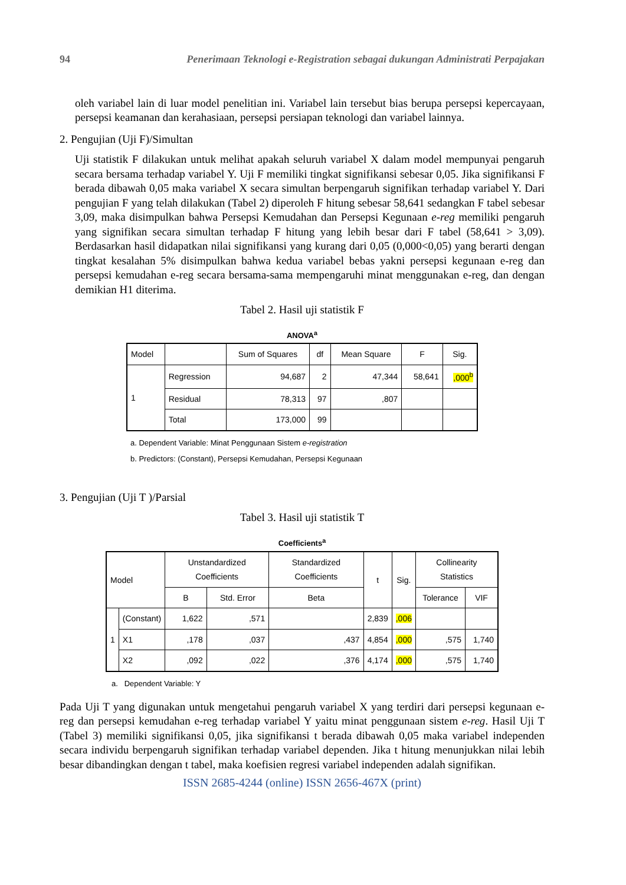94 Penerimaan Teknologi e-Registration sebagai dukungan Administrati Perpajakan
oleh variabel lain di luar model penelitian ini. Variabel lain tersebut bias berupa persepsi kepercayaan, persepsi keamanan dan kerahasiaan, persepsi persiapan teknologi dan variabel lainnya.
2. Pengujian (Uji F)/Simultan
Uji statistik F dilakukan untuk melihat apakah seluruh variabel X dalam model mempunyai pengaruh secara bersama terhadap variabel Y. Uji F memiliki tingkat signifikansi sebesar 0,05. Jika signifikansi F berada dibawah 0,05 maka variabel X secara simultan berpengaruh signifikan terhadap variabel Y. Dari pengujian F yang telah dilakukan (Tabel 2) diperoleh F hitung sebesar 58,641 sedangkan F tabel sebesar 3,09, maka disimpulkan bahwa Persepsi Kemudahan dan Persepsi Kegunaan e-reg memiliki pengaruh yang signifikan secara simultan terhadap F hitung yang lebih besar dari F tabel (58,641 > 3,09). Berdasarkan hasil didapatkan nilai signifikansi yang kurang dari 0,05 (0,000<0,05) yang berarti dengan tingkat kesalahan 5% disimpulkan bahwa kedua variabel bebas yakni persepsi kegunaan e-reg dan persepsi kemudahan e-reg secara bersama-sama mempengaruhi minat menggunakan e-reg, dan dengan demikian H1 diterima.
Tabel 2. Hasil uji statistik F
ANOVA<sup>a</sup>
| Model | | Sum of Squares | df | Mean Square | F | Sig. |
| --- | --- | --- | --- | --- | --- | --- |
| 1 | Regression | 94,687 | 2 | 47,344 | 58,641 | ,000<sup>b</sup> |
| | Residual | 78,313 | 97 | ,807 | | |
| | Total | 173,000 | 99 | | | |
a. Dependent Variable: Minat Penggunaan Sistem e-registration
b. Predictors: (Constant), Persepsi Kemudahan, Persepsi Kegunaan
3. Pengujian (Uji T )/Parsial
Tabel 3. Hasil uji statistik T
Coefficients<sup>a</sup>
| Model | | Unstandardized Coefficients | | Standardized Coefficients | t | Sig. | Collinearity Statistics | |
| --- | --- | --- | --- | --- | --- | --- | --- | --- |
| | | B | Std. Error | Beta | | | Tolerance | VIF |
| 1 | (Constant) | 1,622 | ,571 | | 2,839 | ,006 | | |
| | X1 | ,178 | ,037 | ,437 | 4,854 | ,000 | ,575 | 1,740 |
| | X2 | ,092 | ,022 | ,376 | 4,174 | ,000 | ,575 | 1,740 |
a. Dependent Variable: Y
Pada Uji T yang digunakan untuk mengetahui pengaruh variabel X yang terdiri dari persepsi kegunaan e-reg dan persepsi kemudahan e-reg terhadap variabel Y yaitu minat penggunaan sistem e-reg. Hasil Uji T (Tabel 3) memiliki signifikansi 0,05, jika signifikansi t berada dibawah 0,05 maka variabel independen secara individu berpengaruh signifikan terhadap variabel dependen. Jika t hitung menunjukkan nilai lebih besar dibandingkan dengan t tabel, maka koefisien regresi variabel independen adalah signifikan.
ISSN 2685-4244 (online) ISSN 2656-467X (print)